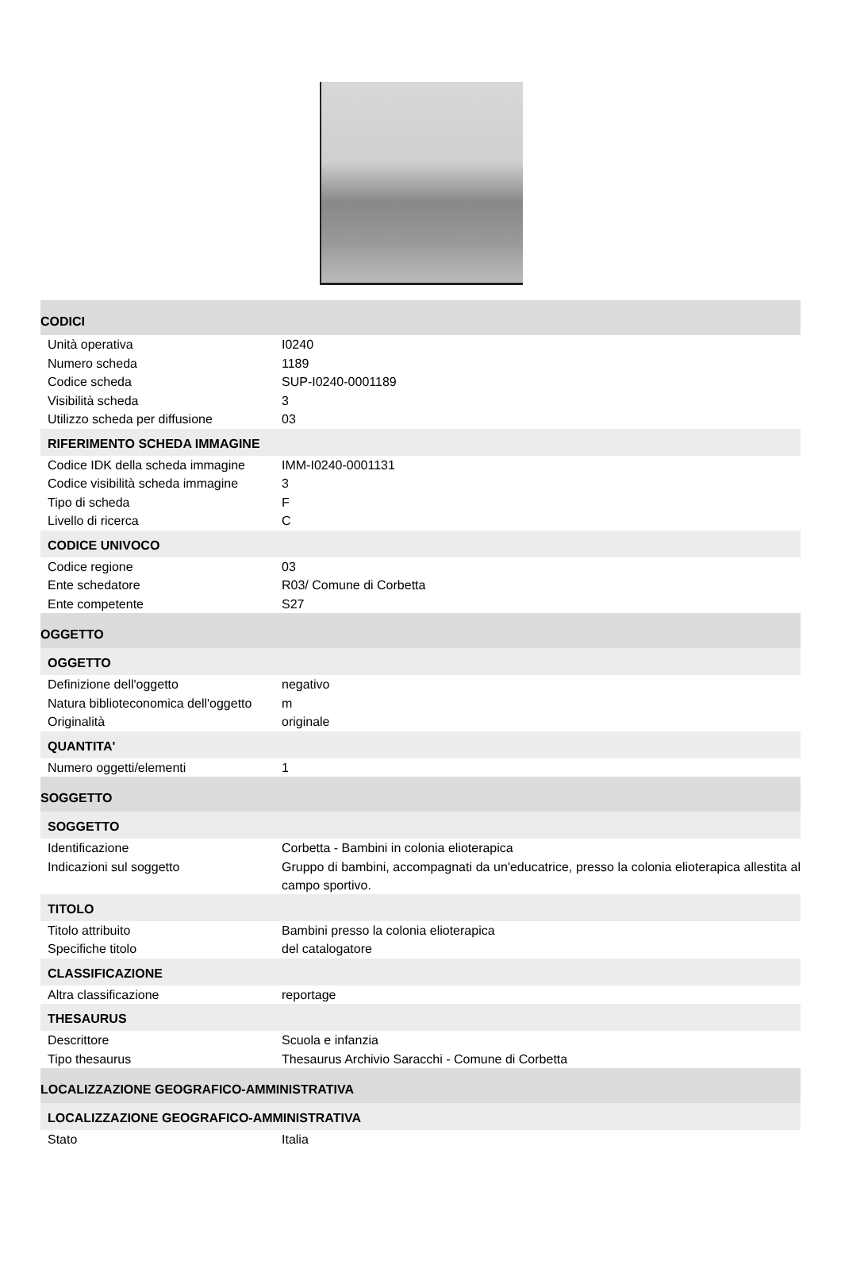| CODICI | |
| Unità operativa | I0240 |
| Numero scheda | 1189 |
| Codice scheda | SUP-I0240-0001189 |
| Visibilità scheda | 3 |
| Utilizzo scheda per diffusione | 03 |
| RIFERIMENTO SCHEDA IMMAGINE | |
| Codice IDK della scheda immagine | IMM-I0240-0001131 |
| Codice visibilità scheda immagine | 3 |
| Tipo di scheda | F |
| Livello di ricerca | C |
| CODICE UNIVOCO | |
| Codice regione | 03 |
| Ente schedatore | R03/ Comune di Corbetta |
| Ente competente | S27 |
| OGGETTO | |
| OGGETTO | |
| Definizione dell'oggetto | negativo |
| Natura biblioteconomica dell'oggetto | m |
| Originalità | originale |
| QUANTITA' | |
| Numero oggetti/elementi | 1 |
| SOGGETTO | |
| SOGGETTO | |
| Identificazione | Corbetta - Bambini in colonia elioterapica |
| Indicazioni sul soggetto | Gruppo di bambini, accompagnati da un'educatrice, presso la colonia elioterapica allestita al campo sportivo. |
| TITOLO | |
| Titolo attribuito | Bambini presso la colonia elioterapica |
| Specifiche titolo | del catalogatore |
| CLASSIFICAZIONE | |
| Altra classificazione | reportage |
| THESAURUS | |
| Descrittore | Scuola e infanzia |
| Tipo thesaurus | Thesaurus Archivio Saracchi - Comune di Corbetta |
| LOCALIZZAZIONE GEOGRAFICO-AMMINISTRATIVA | |
| LOCALIZZAZIONE GEOGRAFICO-AMMINISTRATIVA | |
| Stato | Italia |